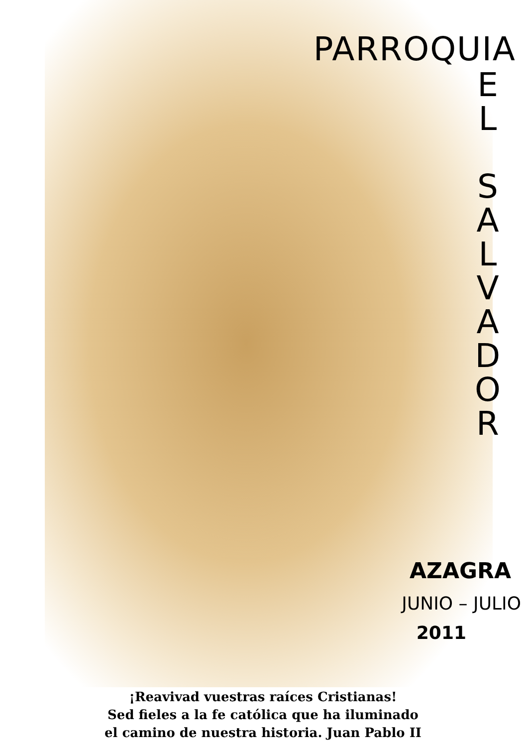PARROQUIA
E
L
S
A
L
V
A
D
O
R
AZAGRA
JUNIO – JULIO
2011
¡Reavivad vuestras raíces Cristianas!
Sed fieles a la fe católica que ha iluminado
el camino de nuestra historia. Juan Pablo II